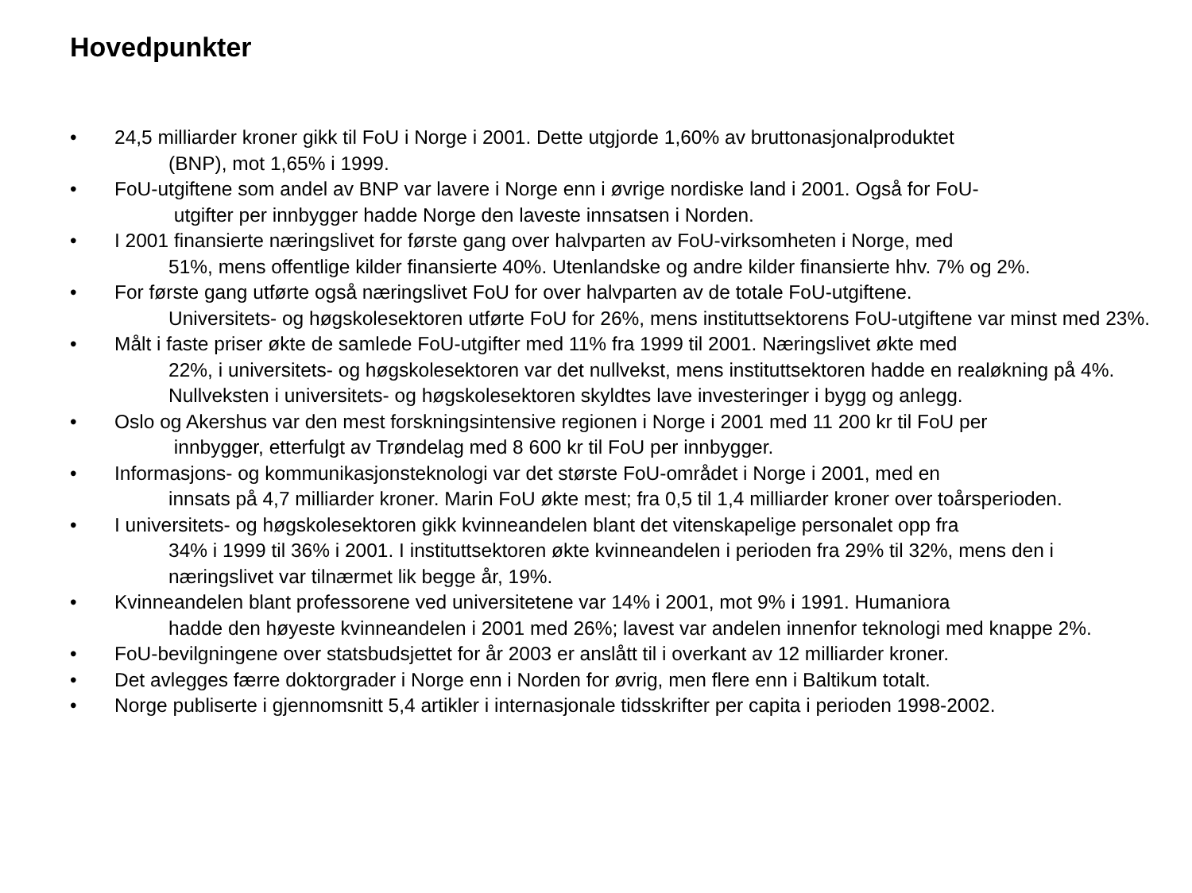Hovedpunkter
• 24,5 milliarder kroner gikk til FoU i Norge i 2001. Dette utgjorde 1,60% av bruttonasjonalproduktet
(BNP), mot 1,65% i 1999.
• FoU-utgiftene som andel av BNP var lavere i Norge enn i øvrige nordiske land i 2001. Også for FoU-
utgifter per innbygger hadde Norge den laveste innsatsen i Norden.
• I 2001 finansierte næringslivet for første gang over halvparten av FoU-virksomheten i Norge, med
51%, mens offentlige kilder finansierte 40%. Utenlandske og andre kilder finansierte hhv. 7% og 2%.
• For første gang utførte også næringslivet FoU for over halvparten av de totale FoU-utgiftene.
Universitets- og høgskolesektoren utførte FoU for 26%, mens instituttsektorens FoU-utgiftene var minst med 23%.
• Målt i faste priser økte de samlede FoU-utgifter med 11% fra 1999 til 2001. Næringslivet økte med
22%, i universitets- og høgskolesektoren var det nullvekst, mens instituttsektoren hadde en realøkning på 4%. Nullveksten i universitets- og høgskolesektoren skyldtes lave investeringer i bygg og anlegg.
• Oslo og Akershus var den mest forskningsintensive regionen i Norge i 2001 med 11 200 kr til FoU per
innbygger, etterfulgt av Trøndelag med 8 600 kr til FoU per innbygger.
• Informasjons- og kommunikasjonsteknologi var det største FoU-området i Norge i 2001, med en
innsats på 4,7 milliarder kroner. Marin FoU økte mest; fra 0,5 til 1,4 milliarder kroner over toårsperioden.
• I universitets- og høgskolesektoren gikk kvinneandelen blant det vitenskapelige personalet opp fra
34% i 1999 til 36% i 2001. I instituttsektoren økte kvinneandelen i perioden fra 29% til 32%, mens den i næringslivet var tilnærmet lik begge år, 19%.
• Kvinneandelen blant professorene ved universitetene var 14% i 2001, mot 9% i 1991. Humaniora
hadde den høyeste kvinneandelen i 2001 med 26%; lavest var andelen innenfor teknologi med knappe 2%.
• FoU-bevilgningene over statsbudsjettet for år 2003 er anslått til i overkant av 12 milliarder kroner.
• Det avlegges færre doktorgrader i Norge enn i Norden for øvrig, men flere enn i Baltikum totalt.
• Norge publiserte i gjennomsnitt 5,4 artikler i internasjonale tidsskrifter per capita i perioden 1998-2002.